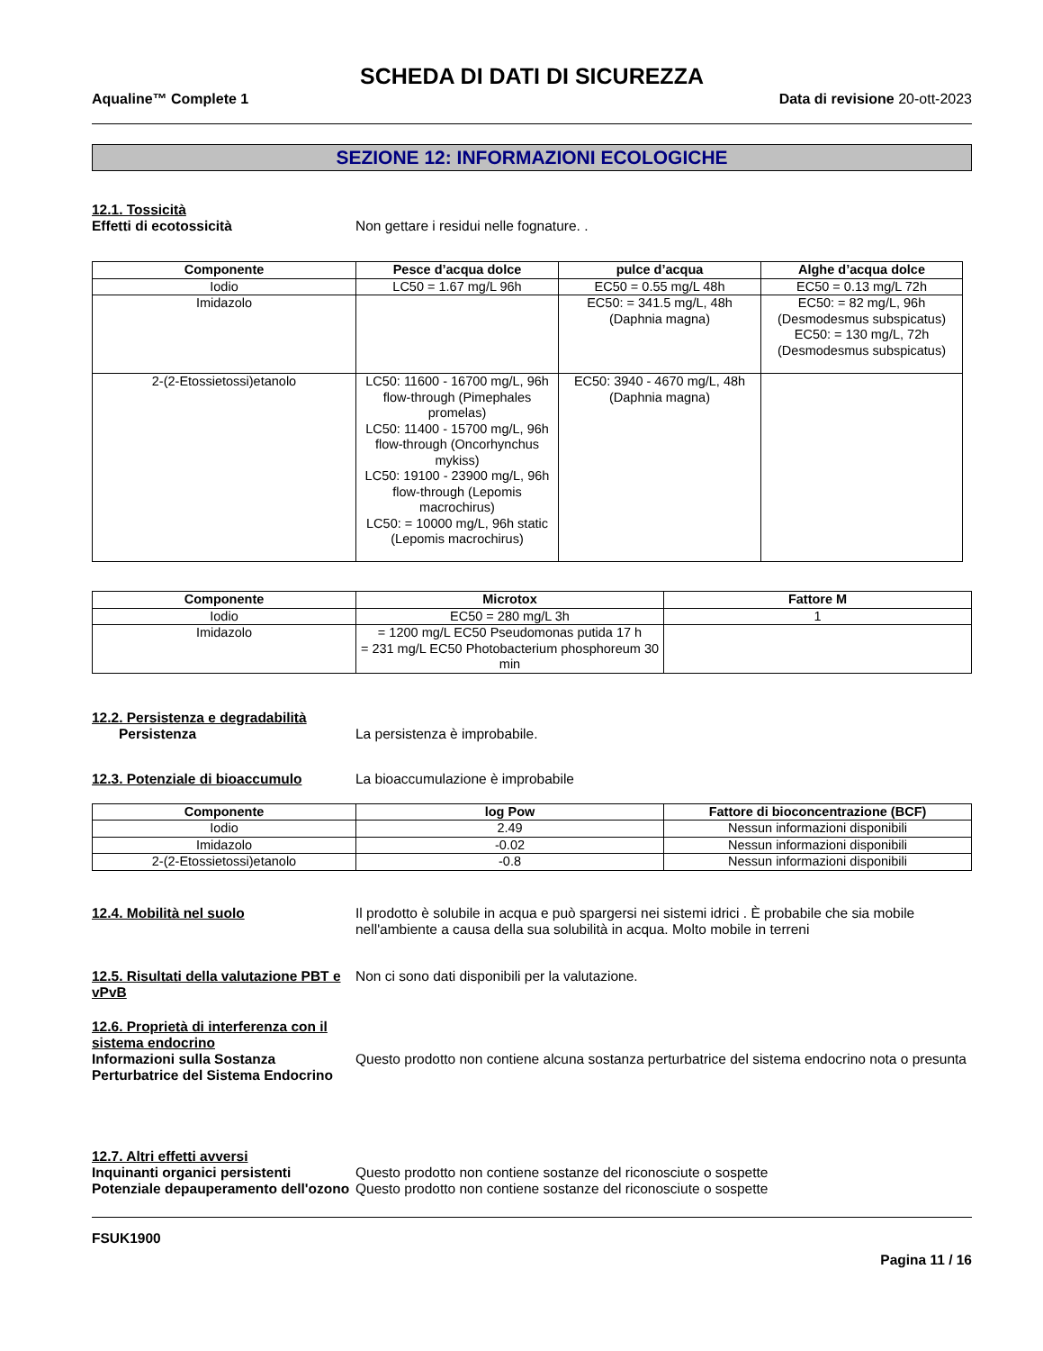SCHEDA DI DATI DI SICUREZZA
Aqualine™ Complete 1 Data di revisione 20-ott-2023
SEZIONE 12: INFORMAZIONI ECOLOGICHE
12.1. Tossicità
Effetti di ecotossicità Non gettare i residui nelle fognature. .
| Componente | Pesce d’acqua dolce | pulce d’acqua | Alghe d’acqua dolce |
| --- | --- | --- | --- |
| Iodio | LC50 = 1.67 mg/L 96h | EC50 = 0.55 mg/L 48h | EC50 = 0.13 mg/L 72h |
| Imidazolo | | EC50: = 341.5 mg/L, 48h (Daphnia magna) | EC50: = 82 mg/L, 96h (Desmodesmus subspicatus) EC50: = 130 mg/L, 72h (Desmodesmus subspicatus) |
| 2-(2-Etossietossi)etanolo | LC50: 11600 - 16700 mg/L, 96h flow-through (Pimephales promelas) LC50: 11400 - 15700 mg/L, 96h flow-through (Oncorhynchus mykiss) LC50: 19100 - 23900 mg/L, 96h flow-through (Lepomis macrochirus) LC50: = 10000 mg/L, 96h static (Lepomis macrochirus) | EC50: 3940 - 4670 mg/L, 48h (Daphnia magna) | |
| Componente | Microtox | Fattore M |
| --- | --- | --- |
| Iodio | EC50 = 280 mg/L 3h | 1 |
| Imidazolo | = 1200 mg/L EC50 Pseudomonas putida 17 h = 231 mg/L EC50 Photobacterium phosphoreum 30 min | |
12.2. Persistenza e degradabilità
Persistenza La persistenza è improbabile.
12.3. Potenziale di bioaccumulo La bioaccumulazione è improbabile
| Componente | log Pow | Fattore di bioconcentrazione (BCF) |
| --- | --- | --- |
| Iodio | 2.49 | Nessun informazioni disponibili |
| Imidazolo | -0.02 | Nessun informazioni disponibili |
| 2-(2-Etossietossi)etanolo | -0.8 | Nessun informazioni disponibili |
12.4. Mobilità nel suolo Il prodotto è solubile in acqua e può spargersi nei sistemi idrici . È probabile che sia mobile nell'ambiente a causa della sua solubilità in acqua. Molto mobile in terreni
12.5. Risultati della valutazione PBT e vPvB
Non ci sono dati disponibili per la valutazione.
12.6. Proprietà di interferenza con il sistema endocrino
Informazioni sulla Sostanza Perturbatrice del Sistema Endocrino
Questo prodotto non contiene alcuna sostanza perturbatrice del sistema endocrino nota o presunta
12.7. Altri effetti avversi
Inquinanti organici persistenti Questo prodotto non contiene sostanze del riconosciute o sospette
Potenziale depauperamento dell'ozono
Questo prodotto non contiene sostanze del riconosciute o sospette
FSUK1900
Pagina 11 / 16